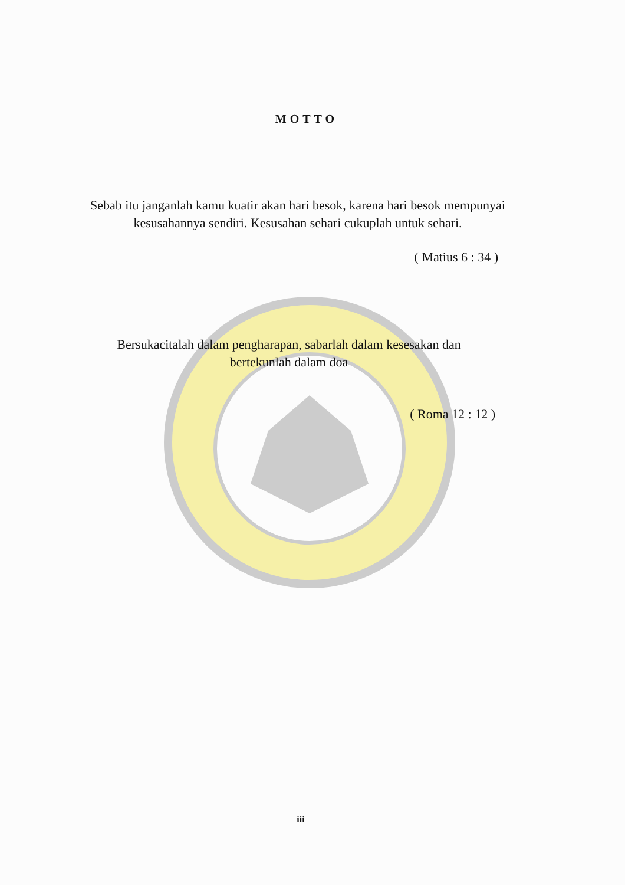MOTTO
Sebab itu janganlah kamu kuatir akan hari besok, karena hari besok mempunyai kesusahannya sendiri. Kesusahan sehari cukuplah untuk sehari.
( Matius 6 : 34 )
Bersukacitalah dalam pengharapan, sabarlah dalam kesesakan dan bertekunlah dalam doa
( Roma 12 : 12 )
iii